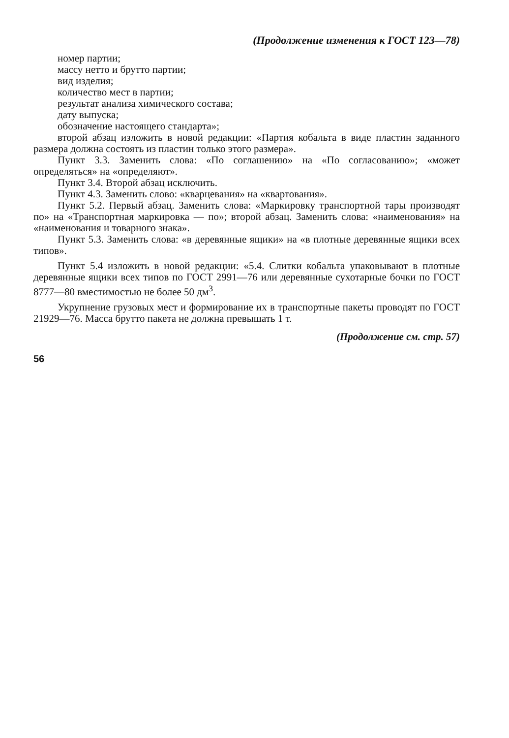(Продолжение изменения к ГОСТ 123—78)
номер партии;
массу нетто и брутто партии;
вид изделия;
количество мест в партии;
результат анализа химического состава;
дату выпуска;
обозначение настоящего стандарта»;
второй абзац изложить в новой редакции: «Партия кобальта в виде пластин заданного размера должна состоять из пластин только этого размера».
Пункт 3.3. Заменить слова: «По соглашению» на «По согласованию»; «может определяться» на «определяют».
Пункт 3.4. Второй абзац исключить.
Пункт 4.3. Заменить слово: «кварцевания» на «квартования».
Пункт 5.2. Первый абзац. Заменить слова: «Маркировку транспортной тары производят по» на «Транспортная маркировка — по»; второй абзац. Заменить слова: «наименования» на «наименования и товарного знака».
Пункт 5.3. Заменить слова: «в деревянные ящики» на «в плотные деревянные ящики всех типов».
Пункт 5.4 изложить в новой редакции: «5.4. Слитки кобальта упаковывают в плотные деревянные ящики всех типов по ГОСТ 2991—76 или деревянные сухотарные бочки по ГОСТ 8777—80 вместимостью не более 50 дм<sup>3</sup>.
Укрупнение грузовых мест и формирование их в транспортные пакеты проводят по ГОСТ 21929—76. Масса брутто пакета не должна превышать 1 т.
(Продолжение см. стр. 57)
56